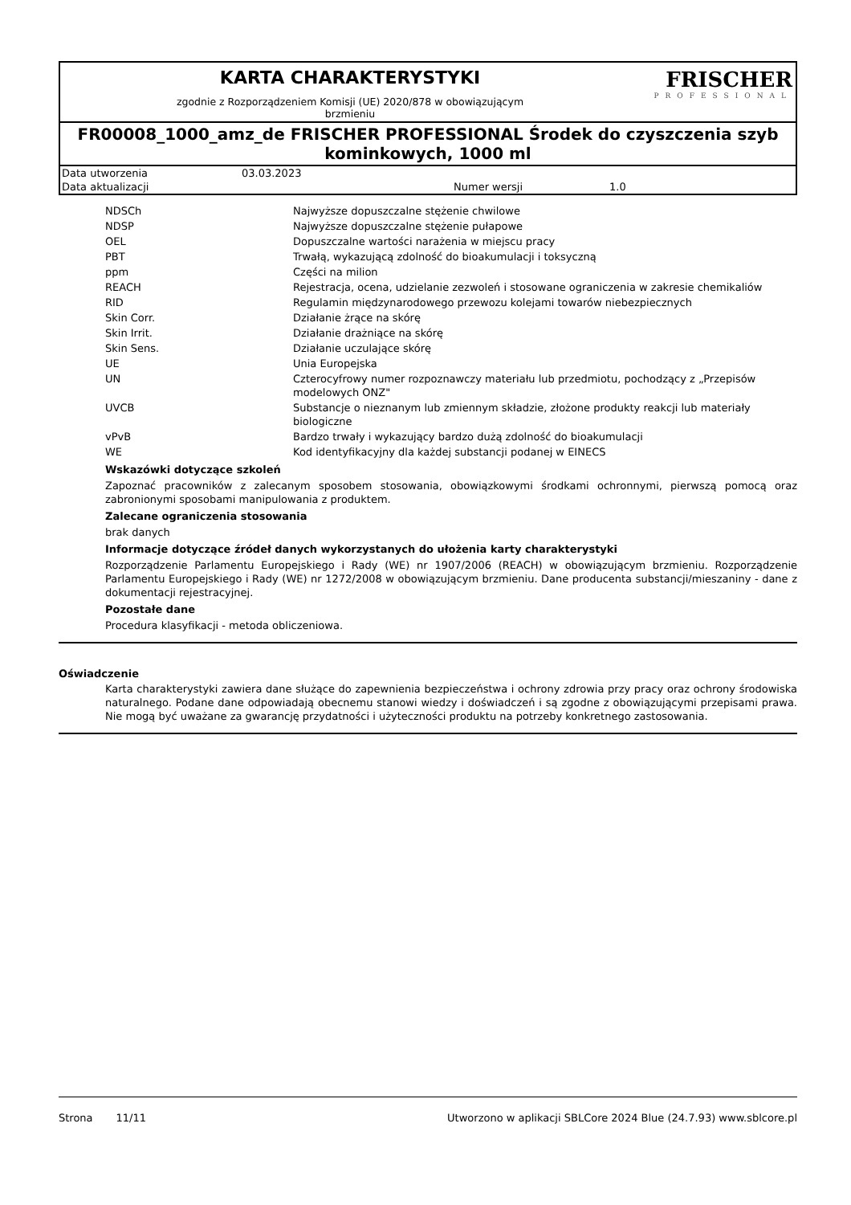KARTA CHARAKTERYSTYKI
zgodnie z Rozporządzeniem Komisji (UE) 2020/878 w obowiązującym
brzmieniu
FRISCHER
PROFESSIONAL
FR00008_1000_amz_de FRISCHER PROFESSIONAL Środek do czyszczenia szyb kominkowych, 1000 ml
| Data utworzenia | 03.03.2023 | | |
| Data aktualizacji | | Numer wersji | 1.0 |
| NDSCh | Najwyższe dopuszczalne stężenie chwilowe |
| NDSP | Najwyższe dopuszczalne stężenie pułapowe |
| OEL | Dopuszczalne wartości narażenia w miejscu pracy |
| PBT | Trwałą, wykazującą zdolność do bioakumulacji i toksyczną |
| ppm | Części na milion |
| REACH | Rejestracja, ocena, udzielanie zezwoleń i stosowane ograniczenia w zakresie chemikaliów |
| RID | Regulamin międzynarodowego przewozu kolejami towarów niebezpiecznych |
| Skin Corr. | Działanie żrące na skórę |
| Skin Irrit. | Działanie drażniące na skórę |
| Skin Sens. | Działanie uczulające skórę |
| UE | Unia Europejska |
| UN | Czterocyfrowy numer rozpoznawczy materiału lub przedmiotu, pochodzący z „Przepisów modelowych ONZ" |
| UVCB | Substancje o nieznanym lub zmiennym składzie, złożone produkty reakcji lub materiały biologiczne |
| vPvB | Bardzo trwały i wykazujący bardzo dużą zdolność do bioakumulacji |
| WE | Kod identyfikacyjny dla każdej substancji podanej w EINECS |
Wskazówki dotyczące szkoleń
Zapoznać pracowników z zalecanym sposobem stosowania, obowiązkowymi środkami ochronnymi, pierwszą pomocą oraz zabronionymi sposobami manipulowania z produktem.
Zalecane ograniczenia stosowania
brak danych
Informacje dotyczące źródeł danych wykorzystanych do ułożenia karty charakterystyki
Rozporządzenie Parlamentu Europejskiego i Rady (WE) nr 1907/2006 (REACH) w obowiązującym brzmieniu. Rozporządzenie Parlamentu Europejskiego i Rady (WE) nr 1272/2008 w obowiązującym brzmieniu. Dane producenta substancji/mieszaniny - dane z dokumentacji rejestracyjnej.
Pozostałe dane
Procedura klasyfikacji - metoda obliczeniowa.
Oświadczenie
Karta charakterystyki zawiera dane służące do zapewnienia bezpieczeństwa i ochrony zdrowia przy pracy oraz ochrony środowiska naturalnego. Podane dane odpowiadają obecnemu stanowi wiedzy i doświadczeń i są zgodne z obowiązującymi przepisami prawa. Nie mogą być uważane za gwarancję przydatności i użyteczności produktu na potrzeby konkretnego zastosowania.
Strona 11/11 Utworzono w aplikacji SBLCore 2024 Blue (24.7.93) www.sblcore.pl